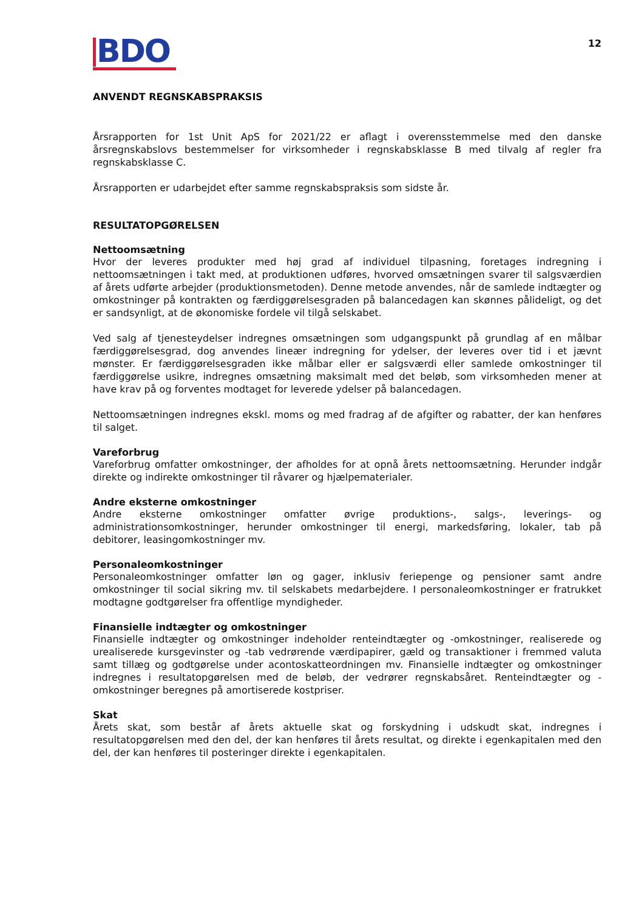12
BDO
ANVENDT REGNSKABSPRAKSIS
Årsrapporten for 1st Unit ApS for 2021/22 er aflagt i overensstemmelse med den danske årsregnskabslovs bestemmelser for virksomheder i regnskabsklasse B med tilvalg af regler fra regnskabsklasse C.
Årsrapporten er udarbejdet efter samme regnskabspraksis som sidste år.
RESULTATOPGØRELSEN
Nettoomsætning
Hvor der leveres produkter med høj grad af individuel tilpasning, foretages indregning i nettoomsætningen i takt med, at produktionen udføres, hvorved omsætningen svarer til salgsværdien af årets udførte arbejder (produktionsmetoden). Denne metode anvendes, når de samlede indtægter og omkostninger på kontrakten og færdiggørelsesgraden på balancedagen kan skønnes pålideligt, og det er sandsynligt, at de økonomiske fordele vil tilgå selskabet.
Ved salg af tjenesteydelser indregnes omsætningen som udgangspunkt på grundlag af en målbar færdiggørelsesgrad, dog anvendes lineær indregning for ydelser, der leveres over tid i et jævnt mønster. Er færdiggørelsesgraden ikke målbar eller er salgsværdi eller samlede omkostninger til færdiggørelse usikre, indregnes omsætning maksimalt med det beløb, som virksomheden mener at have krav på og forventes modtaget for leverede ydelser på balancedagen.
Nettoomsætningen indregnes ekskl. moms og med fradrag af de afgifter og rabatter, der kan henføres til salget.
Vareforbrug
Vareforbrug omfatter omkostninger, der afholdes for at opnå årets nettoomsætning. Herunder indgår direkte og indirekte omkostninger til råvarer og hjælpematerialer.
Andre eksterne omkostninger
Andre eksterne omkostninger omfatter øvrige produktions-, salgs-, leverings- og administrationsomkostninger, herunder omkostninger til energi, markedsføring, lokaler, tab på debitorer, leasingomkostninger mv.
Personaleomkostninger
Personaleomkostninger omfatter løn og gager, inklusiv feriepenge og pensioner samt andre omkostninger til social sikring mv. til selskabets medarbejdere. I personaleomkostninger er fratrukket modtagne godtgørelser fra offentlige myndigheder.
Finansielle indtægter og omkostninger
Finansielle indtægter og omkostninger indeholder renteindtægter og -omkostninger, realiserede og urealiserede kursgevinster og -tab vedrørende værdipapirer, gæld og transaktioner i fremmed valuta samt tillæg og godtgørelse under acontoskatteordningen mv. Finansielle indtægter og omkostninger indregnes i resultatopgørelsen med de beløb, der vedrører regnskabsåret. Renteindtægter og -omkostninger beregnes på amortiserede kostpriser.
Skat
Årets skat, som består af årets aktuelle skat og forskydning i udskudt skat, indregnes i resultatopgørelsen med den del, der kan henføres til årets resultat, og direkte i egenkapitalen med den del, der kan henføres til posteringer direkte i egenkapitalen.